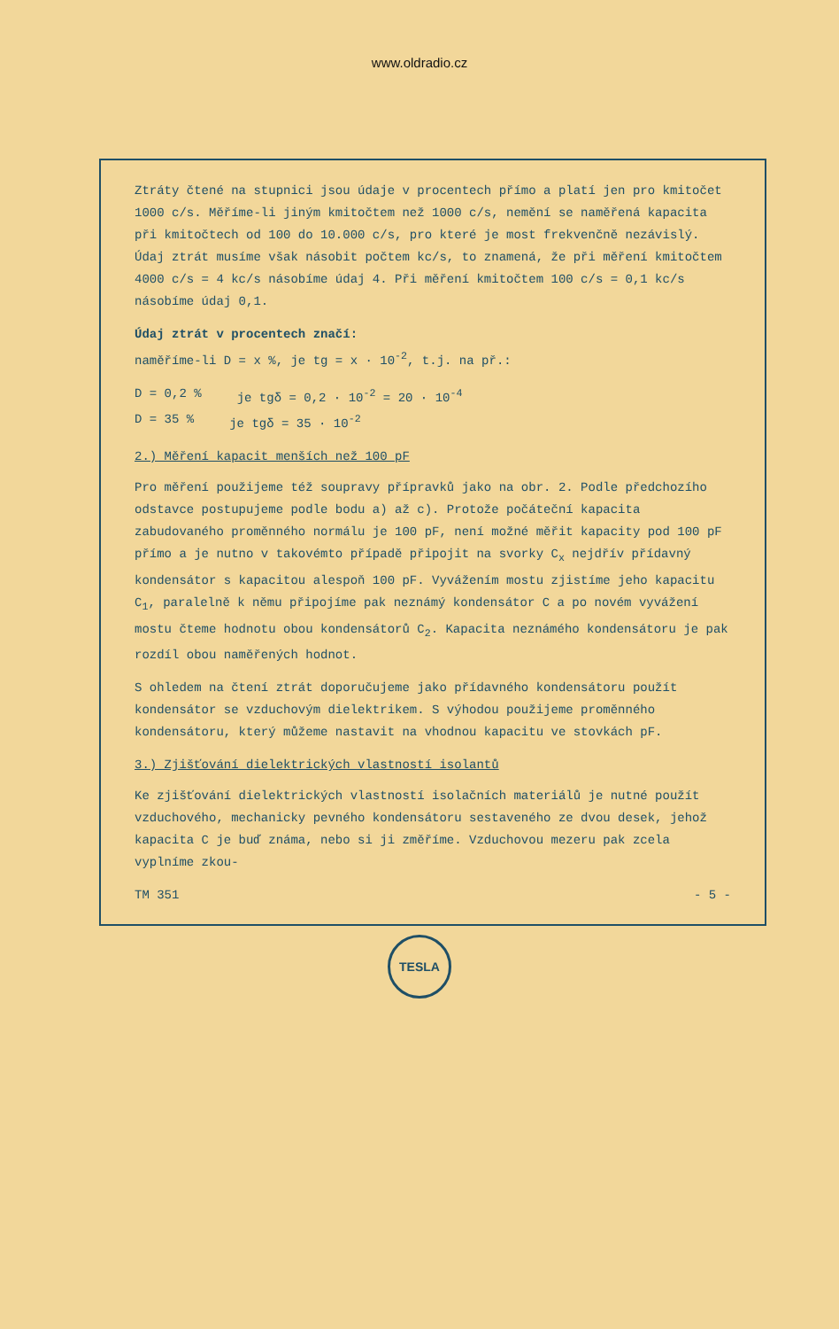www.oldradio.cz
Ztráty čtené na stupnici jsou údaje v procentech přímo a platí jen pro kmitočet 1000 c/s. Měříme-li jiným kmitočtem než 1000 c/s, nemění se naměřená kapacita při kmitočtech od 100 do 10.000 c/s, pro které je most frekvenčně nezávislý. Údaj ztrát musíme však násobit počtem kc/s, to znamená, že při měření kmitočtem 4000 c/s = 4 kc/s násobíme údaj 4. Při měření kmitočtem 100 c/s = 0,1 kc/s násobíme údaj 0,1.
Údaj ztrát v procentech značí:
naměříme-li D = x %, je tg = x · 10<sup>-2</sup>, t.j. na př.:
D = 0,2 % je tgδ = 0,2 · 10<sup>-2</sup> = 20 · 10<sup>-4</sup>
D = 35 % je tgδ = 35 · 10<sup>-2</sup>
2.) Měření kapacit menších než 100 pF
Pro měření použijeme též soupravy přípravků jako na obr. 2. Podle předchozího odstavce postupujeme podle bodu a) až c). Protože počáteční kapacita zabudovaného proměnného normálu je 100 pF, není možné měřit kapacity pod 100 pF přímo a je nutno v takovémto případě připojit na svorky C<sub>x</sub> nejdřív přídavný kondensátor s kapacitou alespoň 100 pF. Vyvážením mostu zjistíme jeho kapacitu C<sub>1</sub>, paralelně k němu připojíme pak neznámý kondensátor C a po novém vyvážení mostu čteme hodnotu obou kondensátorů C<sub>2</sub>. Kapacita neznámého kondensátoru je pak rozdíl obou naměřených hodnot.
S ohledem na čtení ztrát doporučujeme jako přídavného kondensátoru použít kondensátor se vzduchovým dielektrikem. S výhodou použijeme proměnného kondensátoru, který můžeme nastavit na vhodnou kapacitu ve stovkách pF.
3.) Zjišťování dielektrických vlastností isolantů
Ke zjišťování dielektrických vlastností isolačních materiálů je nutné použít vzduchového, mechanicky pevného kondensátoru sestaveného ze dvou desek, jehož kapacita C je buď známa, nebo si ji změříme. Vzduchovou mezeru pak zcela vyplníme zkou-
TM 351 - 5 -
TESLA